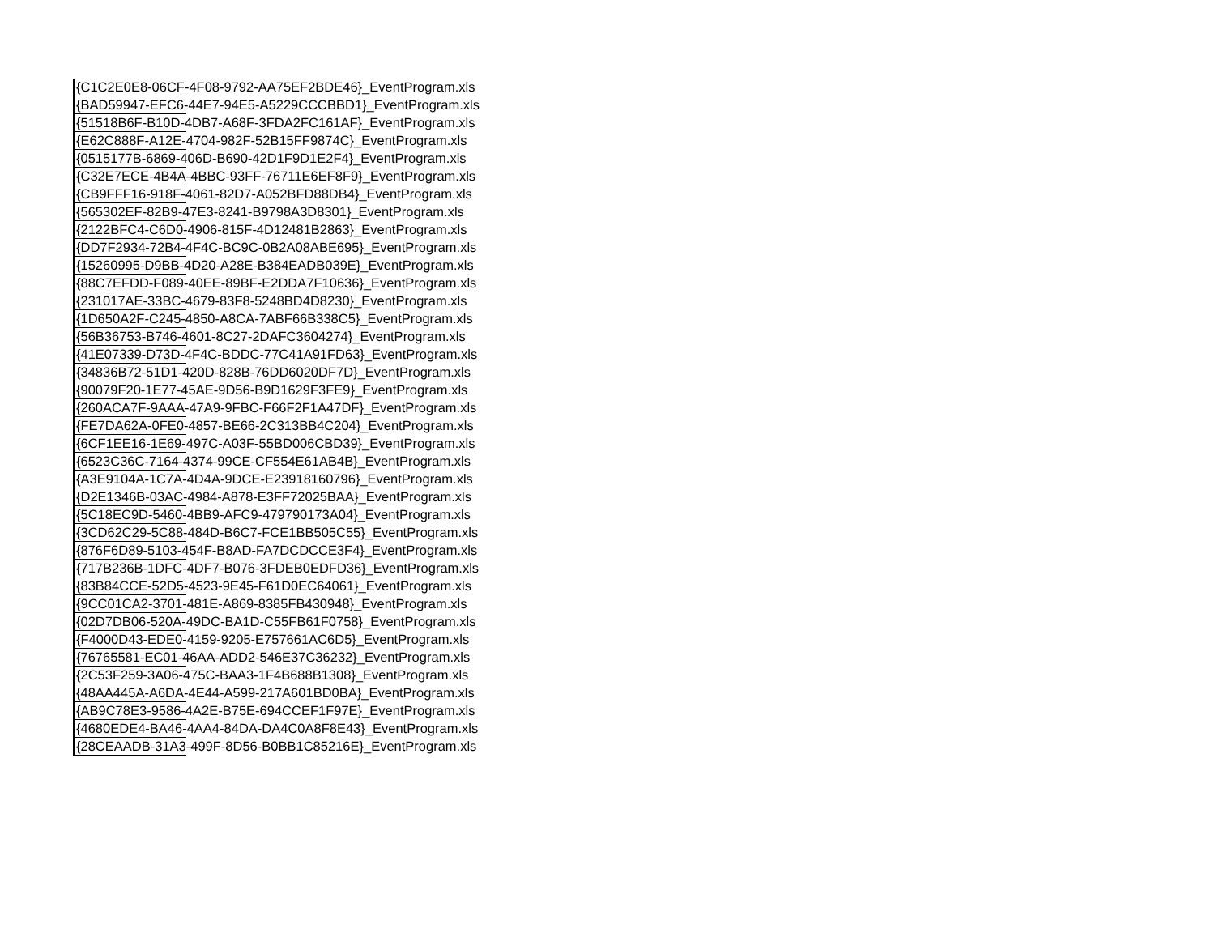| {C1C2E0E8-06CF-4F08-9792-AA75EF2BDE46}_EventProgram.xls |
| {BAD59947-EFC6-44E7-94E5-A5229CCCBBD1}_EventProgram.xls |
| {51518B6F-B10D-4DB7-A68F-3FDA2FC161AF}_EventProgram.xls |
| {E62C888F-A12E-4704-982F-52B15FF9874C}_EventProgram.xls |
| {0515177B-6869-406D-B690-42D1F9D1E2F4}_EventProgram.xls |
| {C32E7ECE-4B4A-4BBC-93FF-76711E6EF8F9}_EventProgram.xls |
| {CB9FFF16-918F-4061-82D7-A052BFD88DB4}_EventProgram.xls |
| {565302EF-82B9-47E3-8241-B9798A3D8301}_EventProgram.xls |
| {2122BFC4-C6D0-4906-815F-4D12481B2863}_EventProgram.xls |
| {DD7F2934-72B4-4F4C-BC9C-0B2A08ABE695}_EventProgram.xls |
| {15260995-D9BB-4D20-A28E-B384EADB039E}_EventProgram.xls |
| {88C7EFDD-F089-40EE-89BF-E2DDA7F10636}_EventProgram.xls |
| {231017AE-33BC-4679-83F8-5248BD4D8230}_EventProgram.xls |
| {1D650A2F-C245-4850-A8CA-7ABF66B338C5}_EventProgram.xls |
| {56B36753-B746-4601-8C27-2DAFC3604274}_EventProgram.xls |
| {41E07339-D73D-4F4C-BDDC-77C41A91FD63}_EventProgram.xls |
| {34836B72-51D1-420D-828B-76DD6020DF7D}_EventProgram.xls |
| {90079F20-1E77-45AE-9D56-B9D1629F3FE9}_EventProgram.xls |
| {260ACA7F-9AAA-47A9-9FBC-F66F2F1A47DF}_EventProgram.xls |
| {FE7DA62A-0FE0-4857-BE66-2C313BB4C204}_EventProgram.xls |
| {6CF1EE16-1E69-497C-A03F-55BD006CBD39}_EventProgram.xls |
| {6523C36C-7164-4374-99CE-CF554E61AB4B}_EventProgram.xls |
| {A3E9104A-1C7A-4D4A-9DCE-E23918160796}_EventProgram.xls |
| {D2E1346B-03AC-4984-A878-E3FF72025BAA}_EventProgram.xls |
| {5C18EC9D-5460-4BB9-AFC9-479790173A04}_EventProgram.xls |
| {3CD62C29-5C88-484D-B6C7-FCE1BB505C55}_EventProgram.xls |
| {876F6D89-5103-454F-B8AD-FA7DCDCCE3F4}_EventProgram.xls |
| {717B236B-1DFC-4DF7-B076-3FDEB0EDFD36}_EventProgram.xls |
| {83B84CCE-52D5-4523-9E45-F61D0EC64061}_EventProgram.xls |
| {9CC01CA2-3701-481E-A869-8385FB430948}_EventProgram.xls |
| {02D7DB06-520A-49DC-BA1D-C55FB61F0758}_EventProgram.xls |
| {F4000D43-EDE0-4159-9205-E757661AC6D5}_EventProgram.xls |
| {76765581-EC01-46AA-ADD2-546E37C36232}_EventProgram.xls |
| {2C53F259-3A06-475C-BAA3-1F4B688B1308}_EventProgram.xls |
| {48AA445A-A6DA-4E44-A599-217A601BD0BA}_EventProgram.xls |
| {AB9C78E3-9586-4A2E-B75E-694CCEF1F97E}_EventProgram.xls |
| {4680EDE4-BA46-4AA4-84DA-DA4C0A8F8E43}_EventProgram.xls |
| {28CEAADB-31A3-499F-8D56-B0BB1C85216E}_EventProgram.xls |